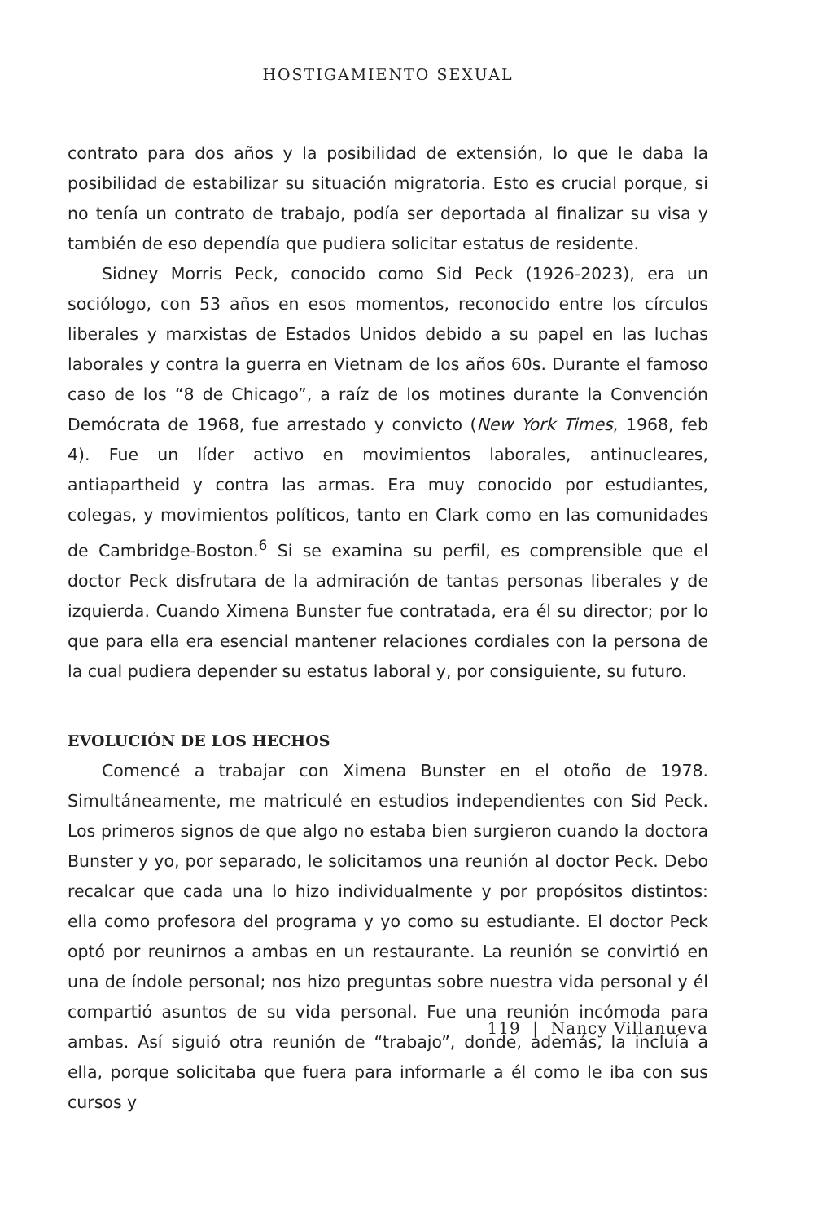HOSTIGAMIENTO SEXUAL
contrato para dos años y la posibilidad de extensión, lo que le daba la posibilidad de estabilizar su situación migratoria. Esto es crucial porque, si no tenía un contrato de trabajo, podía ser deportada al finalizar su visa y también de eso dependía que pudiera solicitar estatus de residente.
Sidney Morris Peck, conocido como Sid Peck (1926-2023), era un sociólogo, con 53 años en esos momentos, reconocido entre los círculos liberales y marxistas de Estados Unidos debido a su papel en las luchas laborales y contra la guerra en Vietnam de los años 60s. Durante el famoso caso de los “8 de Chicago”, a raíz de los motines durante la Convención Demócrata de 1968, fue arrestado y convicto (New York Times, 1968, feb 4). Fue un líder activo en movimientos laborales, antinucleares, antiapartheid y contra las armas. Era muy conocido por estudiantes, colegas, y movimientos políticos, tanto en Clark como en las comunidades de Cambridge-Boston.<sup>6</sup> Si se examina su perfil, es comprensible que el doctor Peck disfrutara de la admiración de tantas personas liberales y de izquierda. Cuando Ximena Bunster fue contratada, era él su director; por lo que para ella era esencial mantener relaciones cordiales con la persona de la cual pudiera depender su estatus laboral y, por consiguiente, su futuro.
EVOLUCIÓN DE LOS HECHOS
Comencé a trabajar con Ximena Bunster en el otoño de 1978. Simultáneamente, me matriculé en estudios independientes con Sid Peck. Los primeros signos de que algo no estaba bien surgieron cuando la doctora Bunster y yo, por separado, le solicitamos una reunión al doctor Peck. Debo recalcar que cada una lo hizo individualmente y por propósitos distintos: ella como profesora del programa y yo como su estudiante. El doctor Peck optó por reunirnos a ambas en un restaurante. La reunión se convirtió en una de índole personal; nos hizo preguntas sobre nuestra vida personal y él compartió asuntos de su vida personal. Fue una reunión incómoda para ambas. Así siguió otra reunión de “trabajo”, donde, además, la incluía a ella, porque solicitaba que fuera para informarle a él como le iba con sus cursos y
119 | Nancy Villanueva